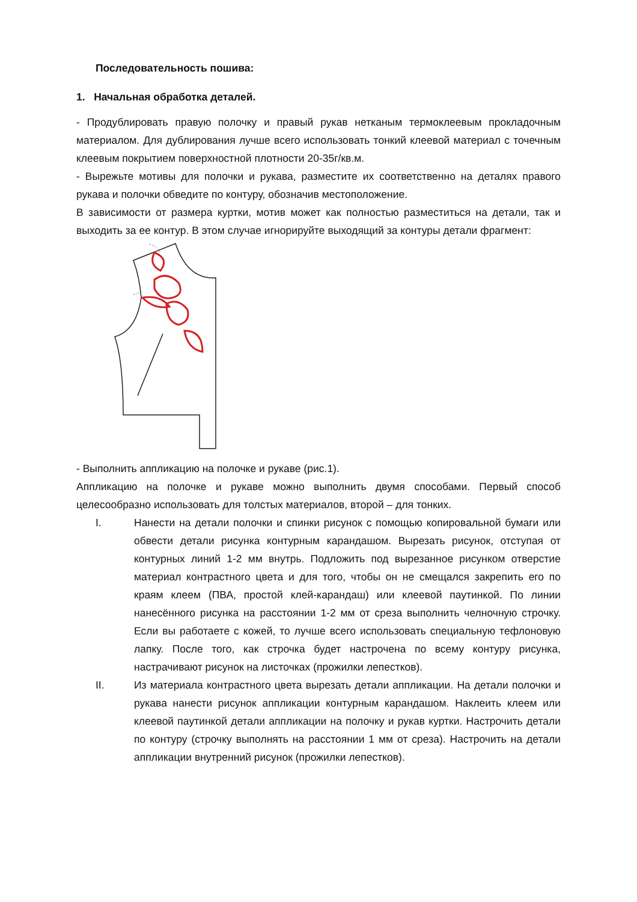Последовательность пошива:
1. Начальная обработка деталей.
- Продублировать правую полочку и правый рукав нетканым термоклеевым прокладочным материалом. Для дублирования лучше всего использовать тонкий клеевой материал с точечным клеевым покрытием поверхностной плотности 20-35г/кв.м.
- Вырежьте мотивы для полочки и рукава, разместите их соответственно на деталях правого рукава и полочки обведите по контуру, обозначив местоположение.
В зависимости от размера куртки, мотив может как полностью разместиться на детали, так и выходить за ее контур. В этом случае игнорируйте выходящий за контуры детали фрагмент:
- Выполнить аппликацию на полочке и рукаве (рис.1).
Аппликацию на полочке и рукаве можно выполнить двумя способами. Первый способ целесообразно использовать для толстых материалов, второй – для тонких.
I. Нанести на детали полочки и спинки рисунок с помощью копировальной бумаги или обвести детали рисунка контурным карандашом. Вырезать рисунок, отступая от контурных линий 1-2 мм внутрь. Подложить под вырезанное рисунком отверстие материал контрастного цвета и для того, чтобы он не смещался закрепить его по краям клеем (ПВА, простой клей-карандаш) или клеевой паутинкой. По линии нанесённого рисунка на расстоянии 1-2 мм от среза выполнить челночную строчку. Если вы работаете с кожей, то лучше всего использовать специальную тефлоновую лапку. После того, как строчка будет настрочена по всему контуру рисунка, настрачивают рисунок на листочках (прожилки лепестков).
II. Из материала контрастного цвета вырезать детали аппликации. На детали полочки и рукава нанести рисунок аппликации контурным карандашом. Наклеить клеем или клеевой паутинкой детали аппликации на полочку и рукав куртки. Настрочить детали по контуру (строчку выполнять на расстоянии 1 мм от среза). Настрочить на детали аппликации внутренний рисунок (прожилки лепестков).